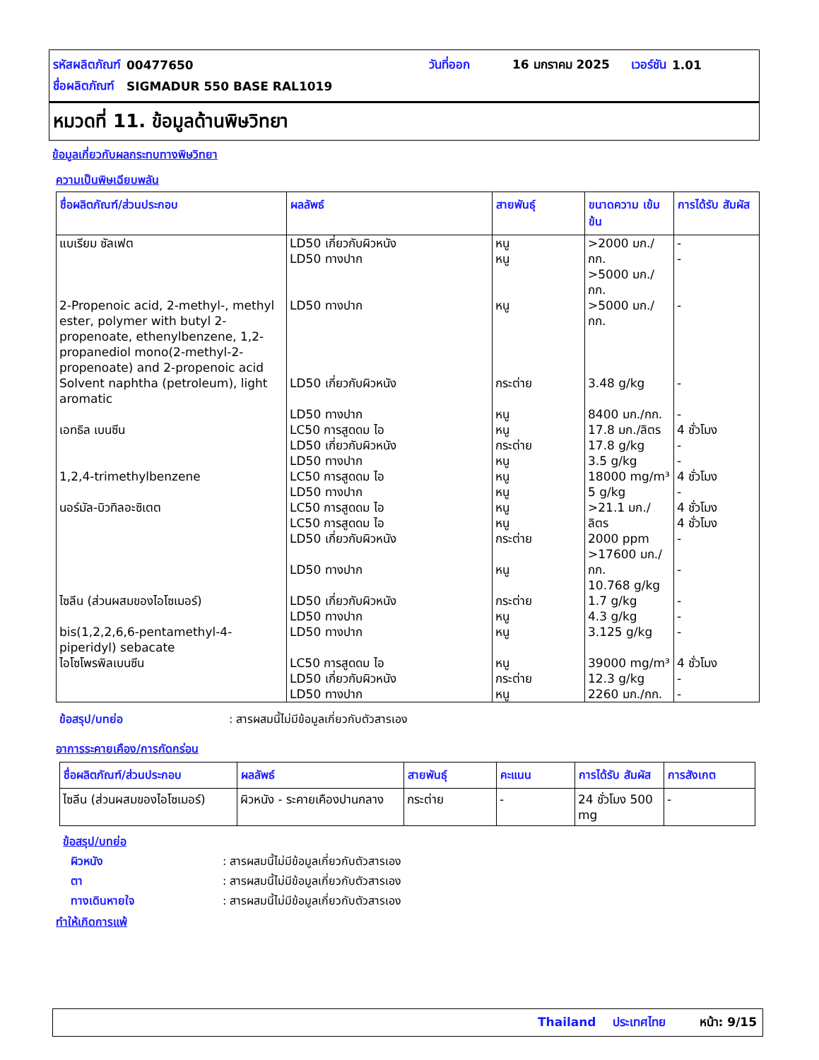| รหัสผลิตภัณฑ์ | 00477650 | วันที่ออก | 16 มกราคม 2025 | เวอร์ชัน | 1.01 |
| ชื่อผลิตภัณฑ์ | SIGMADUR 550 BASE RAL1019 | | | | |
หมวดที่ 11. ข้อมูลด้านพิษวิทยา
ข้อมูลเกี่ยวกับผลกระทบทางพิษวิทยา
ความเป็นพิษเฉียบพลัน
| ชื่อผลิตภัณฑ์/ส่วนประกอบ | ผลลัพธ์ | สายพันธุ์ | ขนาดความ เข้มข้น | การได้รับ สัมผัส |
| --- | --- | --- | --- | --- |
| แบเรียม ซัลเฟต | LD50 เกี่ยวกับผิวหนัง LD50 ทางปาก | หนู หนู | >2000 มก./กก. >5000 มก./กก. | - - |
| 2-Propenoic acid, 2-methyl-, methyl ester, polymer with butyl 2-propenoate, ethenylbenzene, 1,2-propanediol mono(2-methyl-2-propenoate) and 2-propenoic acid | LD50 ทางปาก | หนู | >5000 มก./กก. | - |
| Solvent naphtha (petroleum), light aromatic | LD50 เกี่ยวกับผิวหนัง LD50 ทางปาก | กระต่าย หนู | 3.48 g/kg 8400 มก./กก. | - - |
| เอทธิล เบนซีน | LC50 การสูดดม ไอ LD50 เกี่ยวกับผิวหนัง LD50 ทางปาก | หนู กระต่าย หนู | 17.8 มก./ลิตร 17.8 g/kg 3.5 g/kg | 4 ชั่วโมง - - |
| 1,2,4-trimethylbenzene | LC50 การสูดดม ไอ LD50 ทางปาก | หนู หนู | 18000 mg/m³ 5 g/kg | 4 ชั่วโมง - |
| นอร์มัล-บิวทิลอะซิเตต | LC50 การสูดดม ไอ LC50 การสูดดม ไอ LD50 เกี่ยวกับผิวหนัง LD50 ทางปาก | หนู หนู กระต่าย หนู | >21.1 มก./ลิตร 2000 ppm >17600 มก./กก. 10.768 g/kg | 4 ชั่วโมง 4 ชั่วโมง - - |
| ไซลีน (ส่วนผสมของไอโซเมอร์) | LD50 เกี่ยวกับผิวหนัง LD50 ทางปาก | กระต่าย หนู | 1.7 g/kg 4.3 g/kg | - - |
| bis(1,2,2,6,6-pentamethyl-4-piperidyl) sebacate | LD50 ทางปาก | หนู | 3.125 g/kg | - |
| ไอโซโพรพิลเบนซีน | LC50 การสูดดม ไอ LD50 เกี่ยวกับผิวหนัง LD50 ทางปาก | หนู กระต่าย หนู | 39000 mg/m³ 12.3 g/kg 2260 มก./กก. | 4 ชั่วโมง - - |
ข้อสรุป/บทย่อ: สารผสมนี้ไม่มีข้อมูลเกี่ยวกับตัวสารเอง
อาการระคายเคือง/การกัดกร่อน
| ชื่อผลิตภัณฑ์/ส่วนประกอบ | ผลลัพธ์ | สายพันธุ์ | คะแนน | การได้รับ สัมผัส | การสังเกต |
| --- | --- | --- | --- | --- | --- |
| ไซลีน (ส่วนผสมของไอโซเมอร์) | ผิวหนัง - ระคายเคืองปานกลาง | กระต่าย | - | 24 ชั่วโมง 500 mg | - |
ข้อสรุป/บทย่อ
ผิวหนัง: สารผสมนี้ไม่มีข้อมูลเกี่ยวกับตัวสารเอง
ตา: สารผสมนี้ไม่มีข้อมูลเกี่ยวกับตัวสารเอง
ทางเดินหายใจ: สารผสมนี้ไม่มีข้อมูลเกี่ยวกับตัวสารเอง
ทำให้เกิดการแพ้
Thailand ประเทศไทย หน้า: 9/15